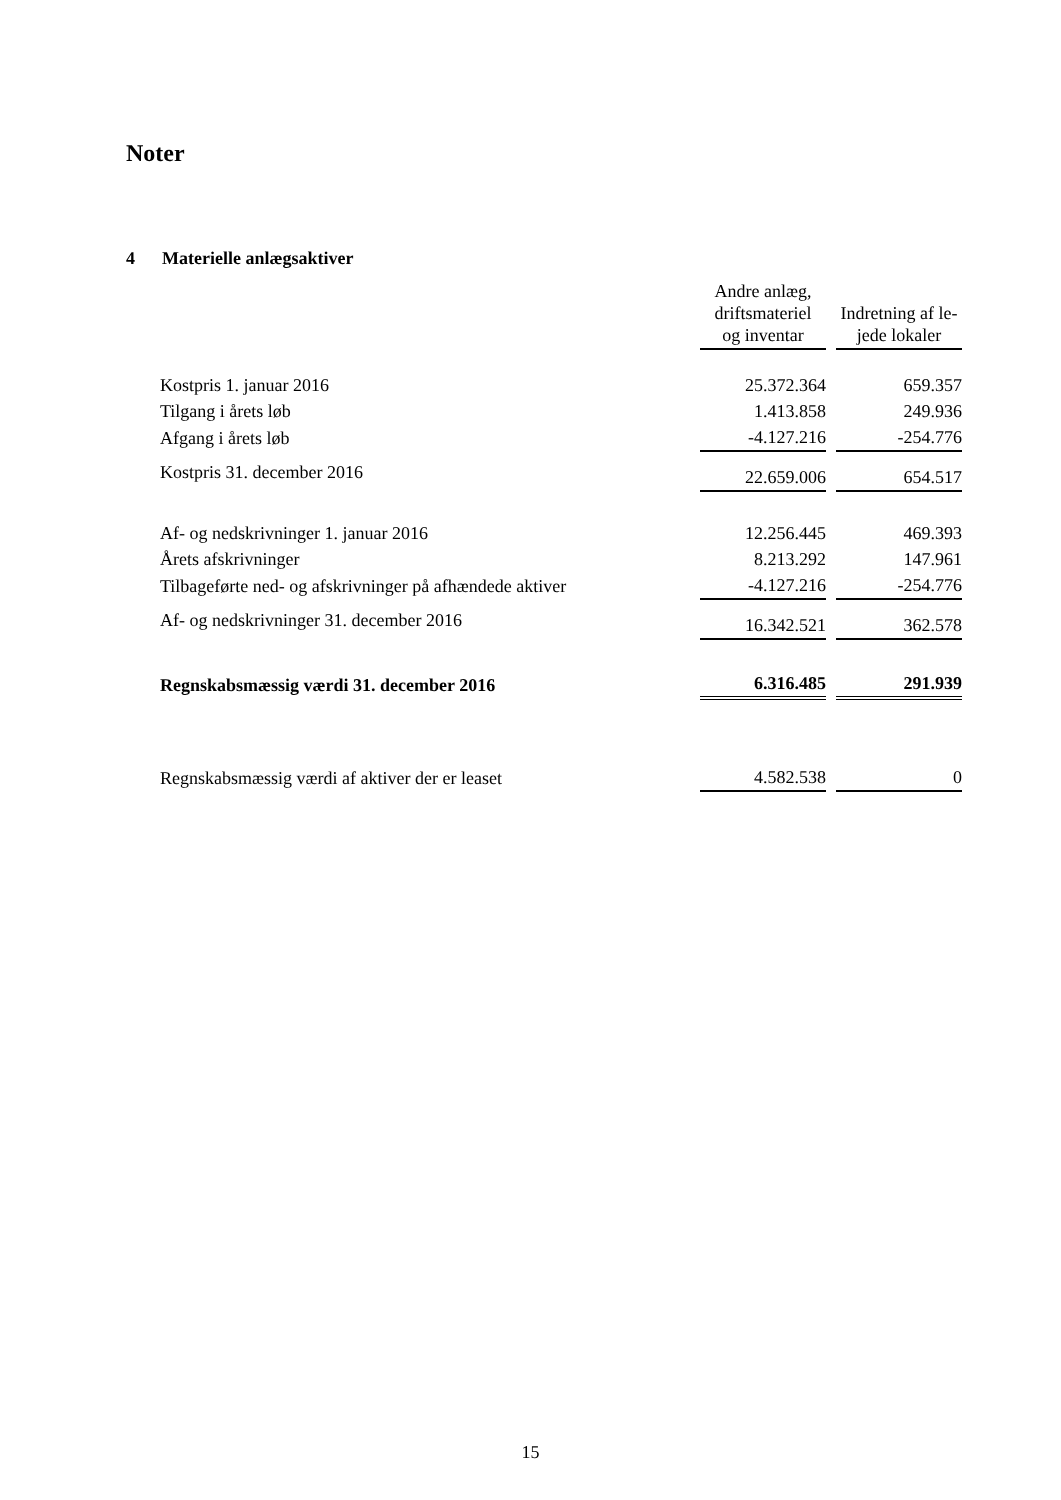Noter
4 Materielle anlægsaktiver
| | Andre anlæg, driftsmateriel og inventar | Indretning af le- jede lokaler |
| Kostpris 1. januar 2016 | 25.372.364 | 659.357 |
| Tilgang i årets løb | 1.413.858 | 249.936 |
| Afgang i årets løb | -4.127.216 | -254.776 |
| Kostpris 31. december 2016 | 22.659.006 | 654.517 |
| Af- og nedskrivninger 1. januar 2016 | 12.256.445 | 469.393 |
| Årets afskrivninger | 8.213.292 | 147.961 |
| Tilbageførte ned- og afskrivninger på afhændede aktiver | -4.127.216 | -254.776 |
| Af- og nedskrivninger 31. december 2016 | 16.342.521 | 362.578 |
| Regnskabsmæssig værdi 31. december 2016 | 6.316.485 | 291.939 |
| Regnskabsmæssig værdi af aktiver der er leaset | 4.582.538 | 0 |
15